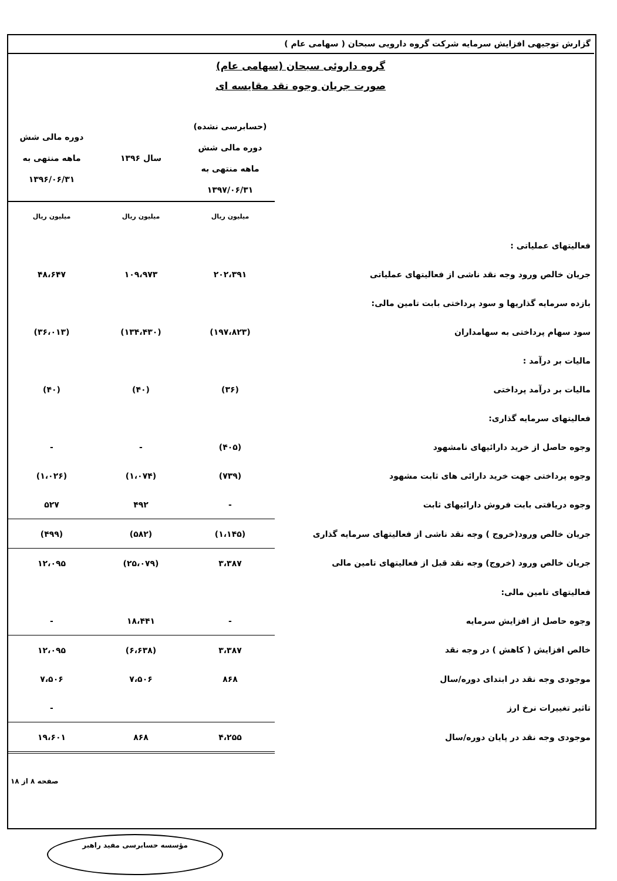گزارش توجیهی افزایش سرمایه شرکت گروه دارویی سبحان ( سهامی عام )
گروه داروئی سبحان (سهامی عام)
صورت جریان وجوه نقد مقایسه ای
| | (حسابرسی نشده) دوره مالی شش ماهه منتهی به ۱۳۹۷/۰۶/۳۱ | سال ۱۳۹۶ | دوره مالی شش ماهه منتهی به ۱۳۹۶/۰۶/۳۱ |
| | میلیون ریال | میلیون ریال | میلیون ریال |
| فعالیتهای عملیاتی : | | | |
| جریان خالص ورود وجه نقد ناشی از فعالیتهای عملیاتی | ۲۰۲،۳۹۱ | ۱۰۹،۹۷۳ | ۴۸،۶۴۷ |
| بازده سرمایه گذاریها و سود پرداختی بابت تامین مالی: | | | |
| سود سهام پرداختی به سهامداران | (۱۹۷،۸۲۳) | (۱۳۴،۴۳۰) | (۳۶،۰۱۳) |
| مالیات بر درآمد : | | | |
| مالیات بر درآمد پرداختی | (۳۶) | (۴۰) | (۴۰) |
| فعالیتهای سرمایه گذاری: | | | |
| وجوه حاصل از خرید دارائیهای نامشهود | (۴۰۵) | - | - |
| وجوه پرداختی جهت خرید دارائی های ثابت مشهود | (۷۳۹) | (۱،۰۷۴) | (۱،۰۲۶) |
| وجوه دریافتی بابت فروش دارائیهای ثابت | - | ۴۹۲ | ۵۲۷ |
| جریان خالص ورود(خروج ) وجه نقد ناشی از فعالیتهای سرمایه گذاری | (۱،۱۴۵) | (۵۸۲) | (۴۹۹) |
| جریان خالص ورود (خروج) وجه نقد قبل از فعالیتهای تامین مالی | ۳،۳۸۷ | (۲۵،۰۷۹) | ۱۲،۰۹۵ |
| فعالیتهای تامین مالی: | | | |
| وجوه حاصل از افزایش سرمایه | - | ۱۸،۴۴۱ | - |
| خالص افزایش ( کاهش ) در وجه نقد | ۳،۳۸۷ | (۶،۶۳۸) | ۱۲،۰۹۵ |
| موجودی وجه نقد در ابتدای دوره/سال | ۸۶۸ | ۷،۵۰۶ | ۷،۵۰۶ |
| تاثیر تغییرات نرخ ارز | | | - |
| موجودی وجه نقد در پایان دوره/سال | ۴،۲۵۵ | ۸۶۸ | ۱۹،۶۰۱ |
صفحه ۸ از ۱۸
مؤسسه حسابرسی مفید راهبر